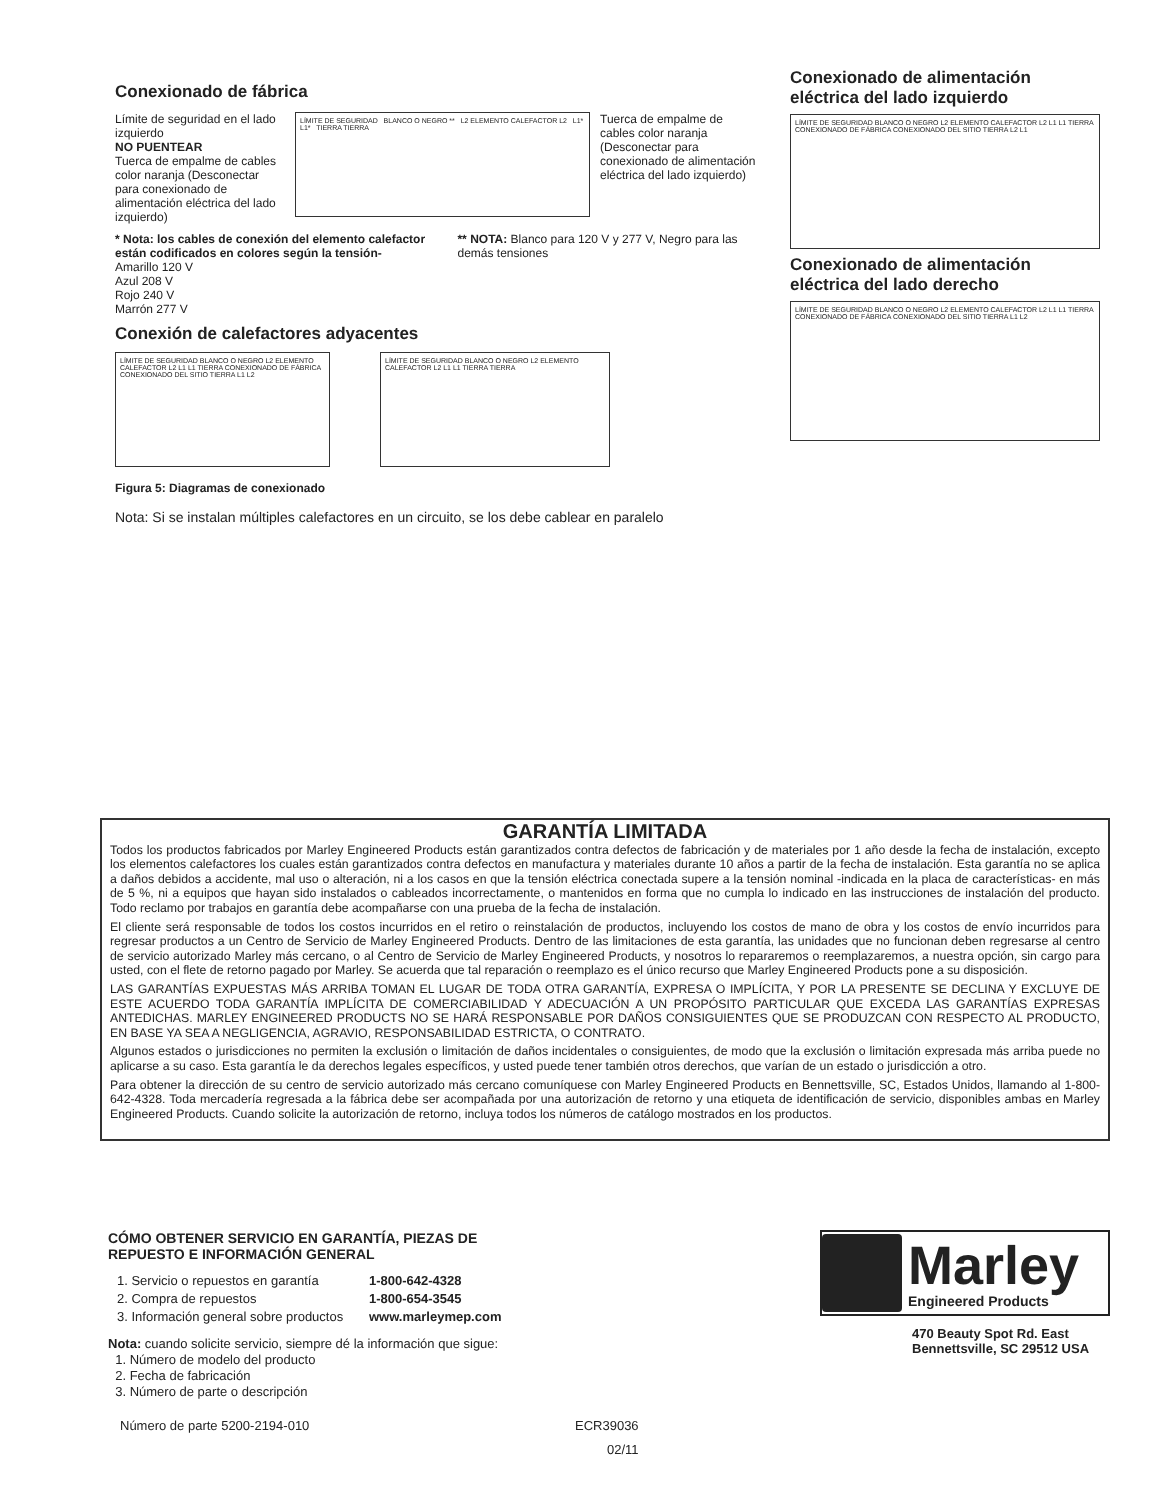Conexionado de fábrica
Límite de seguridad en el lado izquierdo
NO PUENTEAR
Tuerca de empalme de cables color naranja (Desconectar para conexionado de alimentación eléctrica del lado izquierdo)
LÍMITE DE SEGURIDAD BLANCO O NEGRO ** L2 ELEMENTO CALEFACTOR L2 L1* L1* TIERRA TIERRA
Tuerca de empalme de cables color naranja (Desconectar para conexionado de alimentación eléctrica del lado izquierdo)
* Nota: los cables de conexión del elemento calefactor están codificados en colores según la tensión-
Amarillo 120 V
Azul 208 V
Rojo 240 V
Marrón 277 V
** NOTA: Blanco para 120 V y 277 V, Negro para las demás tensiones
Conexión de calefactores adyacentes
LÍMITE DE SEGURIDAD BLANCO O NEGRO L2 ELEMENTO CALEFACTOR L2 L1 L1 TIERRA CONEXIONADO DE FÁBRICA CONEXIONADO DEL SITIO TIERRA L1 L2
LÍMITE DE SEGURIDAD BLANCO O NEGRO L2 ELEMENTO CALEFACTOR L2 L1 L1 TIERRA TIERRA
Figura 5: Diagramas de conexionado
Nota: Si se instalan múltiples calefactores en un circuito, se los debe cablear en paralelo
Conexionado de alimentación eléctrica del lado izquierdo
LÍMITE DE SEGURIDAD BLANCO O NEGRO L2 ELEMENTO CALEFACTOR L2 L1 L1 TIERRA CONEXIONADO DE FÁBRICA CONEXIONADO DEL SITIO TIERRA L2 L1
Conexionado de alimentación eléctrica del lado derecho
LÍMITE DE SEGURIDAD BLANCO O NEGRO L2 ELEMENTO CALEFACTOR L2 L1 L1 TIERRA CONEXIONADO DE FÁBRICA CONEXIONADO DEL SITIO TIERRA L1 L2
GARANTÍA LIMITADA
Todos los productos fabricados por Marley Engineered Products están garantizados contra defectos de fabricación y de materiales por 1 año desde la fecha de instalación, excepto los elementos calefactores los cuales están garantizados contra defectos en manufactura y materiales durante 10 años a partir de la fecha de instalación. Esta garantía no se aplica a daños debidos a accidente, mal uso o alteración, ni a los casos en que la tensión eléctrica conectada supere a la tensión nominal -indicada en la placa de características- en más de 5 %, ni a equipos que hayan sido instalados o cableados incorrectamente, o mantenidos en forma que no cumpla lo indicado en las instrucciones de instalación del producto. Todo reclamo por trabajos en garantía debe acompañarse con una prueba de la fecha de instalación.
El cliente será responsable de todos los costos incurridos en el retiro o reinstalación de productos, incluyendo los costos de mano de obra y los costos de envío incurridos para regresar productos a un Centro de Servicio de Marley Engineered Products. Dentro de las limitaciones de esta garantía, las unidades que no funcionan deben regresarse al centro de servicio autorizado Marley más cercano, o al Centro de Servicio de Marley Engineered Products, y nosotros lo repararemos o reemplazaremos, a nuestra opción, sin cargo para usted, con el flete de retorno pagado por Marley. Se acuerda que tal reparación o reemplazo es el único recurso que Marley Engineered Products pone a su disposición.
LAS GARANTÍAS EXPUESTAS MÁS ARRIBA TOMAN EL LUGAR DE TODA OTRA GARANTÍA, EXPRESA O IMPLÍCITA, Y POR LA PRESENTE SE DECLINA Y EXCLUYE DE ESTE ACUERDO TODA GARANTÍA IMPLÍCITA DE COMERCIABILIDAD Y ADECUACIÓN A UN PROPÓSITO PARTICULAR QUE EXCEDA LAS GARANTÍAS EXPRESAS ANTEDICHAS. MARLEY ENGINEERED PRODUCTS NO SE HARÁ RESPONSABLE POR DAÑOS CONSIGUIENTES QUE SE PRODUZCAN CON RESPECTO AL PRODUCTO, EN BASE YA SEA A NEGLIGENCIA, AGRAVIO, RESPONSABILIDAD ESTRICTA, O CONTRATO.
Algunos estados o jurisdicciones no permiten la exclusión o limitación de daños incidentales o consiguientes, de modo que la exclusión o limitación expresada más arriba puede no aplicarse a su caso. Esta garantía le da derechos legales específicos, y usted puede tener también otros derechos, que varían de un estado o jurisdicción a otro.
Para obtener la dirección de su centro de servicio autorizado más cercano comuníquese con Marley Engineered Products en Bennettsville, SC, Estados Unidos, llamando al 1-800-642-4328. Toda mercadería regresada a la fábrica debe ser acompañada por una autorización de retorno y una etiqueta de identificación de servicio, disponibles ambas en Marley Engineered Products. Cuando solicite la autorización de retorno, incluya todos los números de catálogo mostrados en los productos.
CÓMO OBTENER SERVICIO EN GARANTÍA, PIEZAS DE REPUESTO E INFORMACIÓN GENERAL
| 1. Servicio o repuestos en garantía | 1-800-642-4328 |
| 2. Compra de repuestos | 1-800-654-3545 |
| 3. Información general sobre productos | www.marleymep.com |
Nota: cuando solicite servicio, siempre dé la información que sigue:
1. Número de modelo del producto
2. Fecha de fabricación
3. Número de parte o descripción
Marley
Engineered Products
470 Beauty Spot Rd. East
Bennettsville, SC 29512 USA
Número de parte 5200-2194-010
ECR39036
02/11